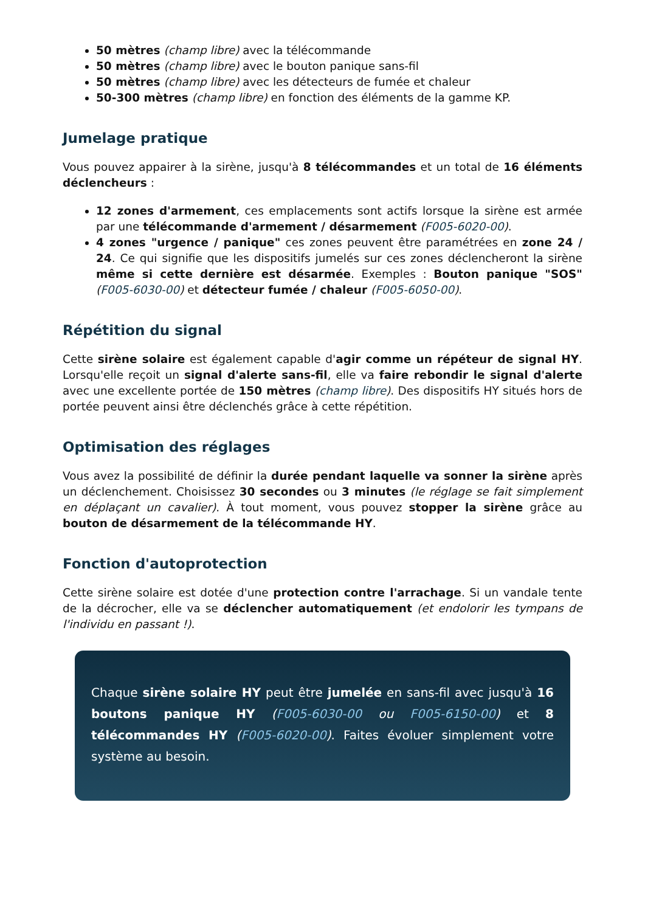50 mètres (champ libre) avec la télécommande
50 mètres (champ libre) avec le bouton panique sans-fil
50 mètres (champ libre) avec les détecteurs de fumée et chaleur
50-300 mètres (champ libre) en fonction des éléments de la gamme KP.
Jumelage pratique
Vous pouvez appairer à la sirène, jusqu'à 8 télécommandes et un total de 16 éléments déclencheurs :
12 zones d'armement, ces emplacements sont actifs lorsque la sirène est armée par une télécommande d'armement / désarmement (F005-6020-00).
4 zones "urgence / panique" ces zones peuvent être paramétrées en zone 24 / 24. Ce qui signifie que les dispositifs jumelés sur ces zones déclencheront la sirène même si cette dernière est désarmée. Exemples : Bouton panique "SOS" (F005-6030-00) et détecteur fumée / chaleur (F005-6050-00).
Répétition du signal
Cette sirène solaire est également capable d'agir comme un répéteur de signal HY. Lorsqu'elle reçoit un signal d'alerte sans-fil, elle va faire rebondir le signal d'alerte avec une excellente portée de 150 mètres (champ libre). Des dispositifs HY situés hors de portée peuvent ainsi être déclenchés grâce à cette répétition.
Optimisation des réglages
Vous avez la possibilité de définir la durée pendant laquelle va sonner la sirène après un déclenchement. Choisissez 30 secondes ou 3 minutes (le réglage se fait simplement en déplaçant un cavalier). À tout moment, vous pouvez stopper la sirène grâce au bouton de désarmement de la télécommande HY.
Fonction d'autoprotection
Cette sirène solaire est dotée d'une protection contre l'arrachage. Si un vandale tente de la décrocher, elle va se déclencher automatiquement (et endolorir les tympans de l'individu en passant !).
Chaque sirène solaire HY peut être jumelée en sans-fil avec jusqu'à 16 boutons panique HY (F005-6030-00 ou F005-6150-00) et 8 télécommandes HY (F005-6020-00). Faites évoluer simplement votre système au besoin.